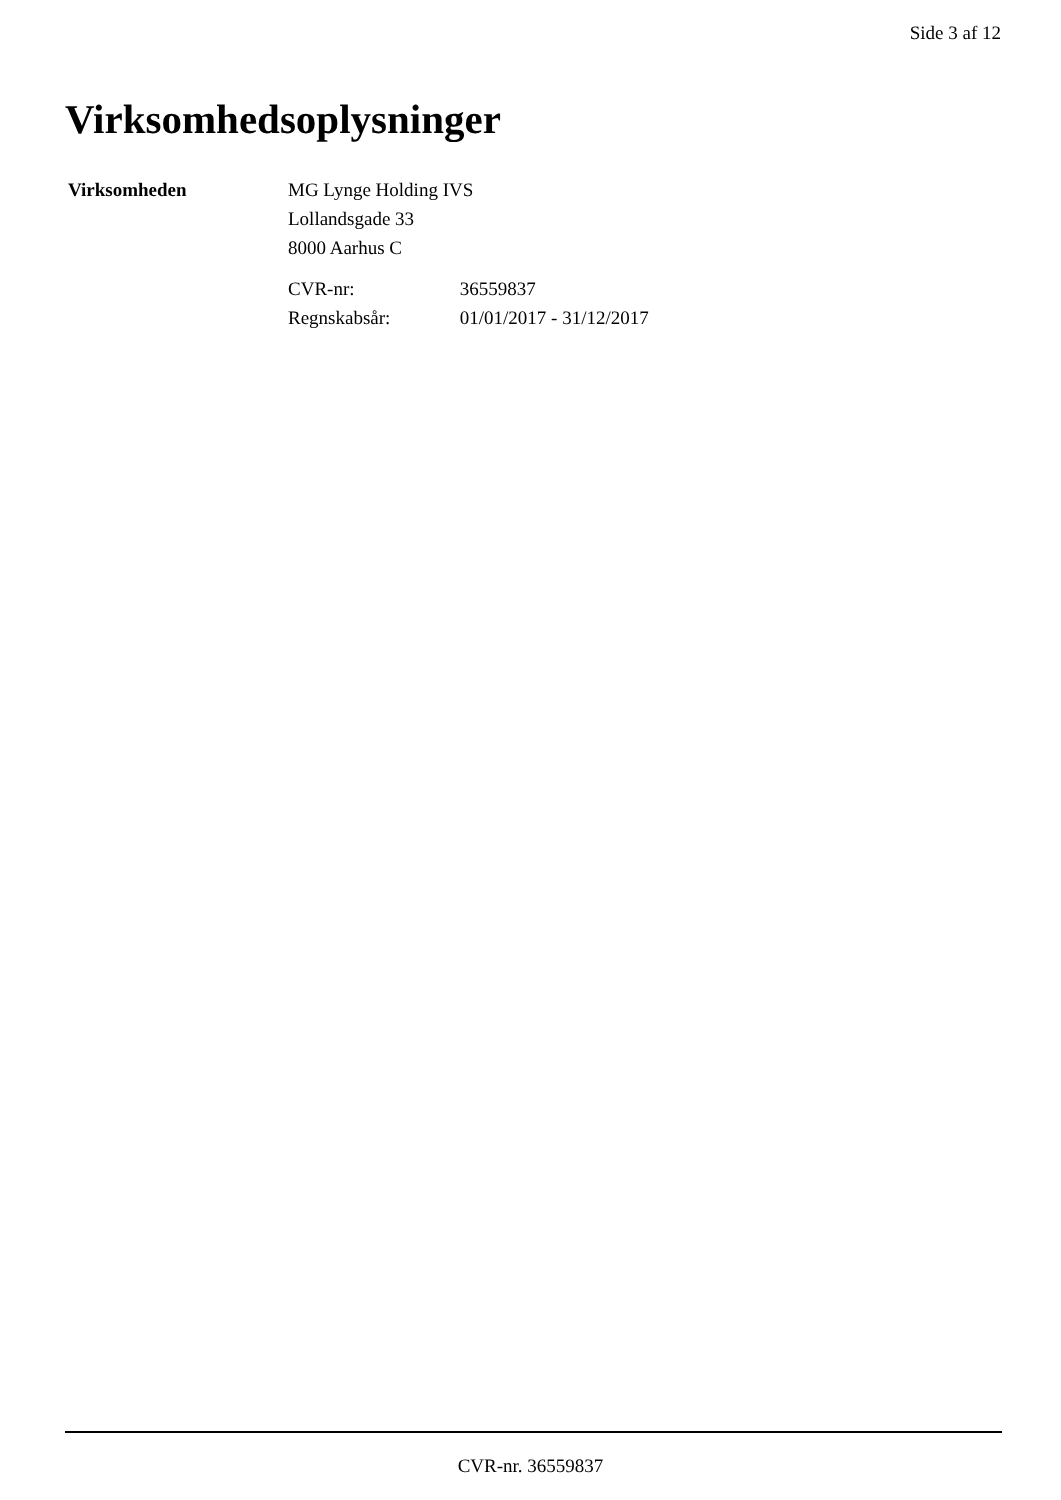Side 3 af 12
Virksomhedsoplysninger
Virksomheden MG Lynge Holding IVS
Lollandsgade 33
8000 Aarhus C
CVR-nr: 36559837
Regnskabsår: 01/01/2017 - 31/12/2017
CVR-nr. 36559837